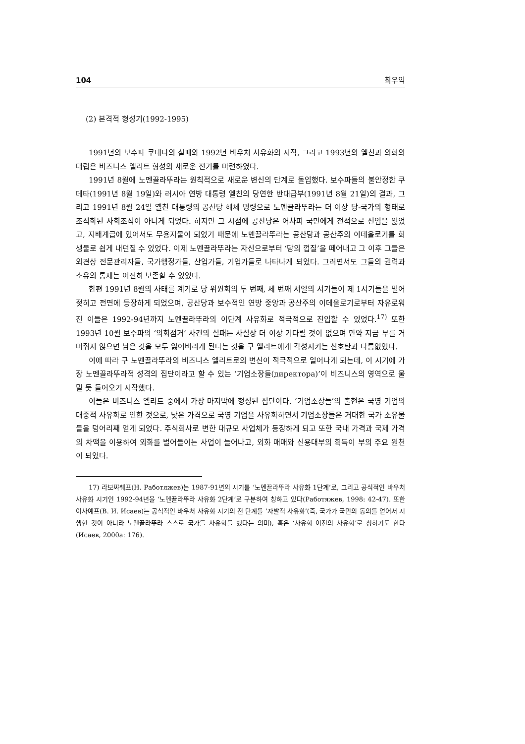104 최우익
(2) 본격적 형성기(1992-1995)
1991년의 보수파 쿠데타의 실패와 1992년 바우처 사유화의 시작, 그리고 1993년의 옐친과 의회의 대립은 비즈니스 엘리트 형성의 새로운 전기를 마련하였다.
1991년 8월에 노멘끌라뚜라는 원칙적으로 새로운 변신의 단계로 돌입했다. 보수파들의 불안정한 쿠데타(1991년 8월 19일)와 러시아 연방 대통령 옐친의 당연한 반대급부(1991년 8월 21일)의 결과, 그리고 1991년 8월 24일 옐친 대통령의 공산당 해체 명령으로 노멘끌라뚜라는 더 이상 당-국가의 형태로 조직화된 사회조직이 아니게 되었다. 하지만 그 시점에 공산당은 어차피 국민에게 전적으로 신임을 잃었고, 지배계급에 있어서도 무용지물이 되었기 때문에 노멘끌라뚜라는 공산당과 공산주의 이데올로기를 희생물로 쉽게 내던질 수 있었다. 이제 노멘끌라뚜라는 자신으로부터 ‘당의 껍질’을 떼어내고 그 이후 그들은 외견상 전문관리자들, 국가행정가들, 산업가들, 기업가들로 나타나게 되었다. 그러면서도 그들의 권력과 소유의 통제는 여전히 보존할 수 있었다.
한편 1991년 8월의 사태를 계기로 당 위원회의 두 번째, 세 번째 서열의 서기들이 제 1서기들을 밀어젖히고 전면에 등장하게 되었으며, 공산당과 보수적인 연방 중앙과 공산주의 이데올로기로부터 자유로워진 이들은 1992-94년까지 노멘끌라뚜라의 이단계 사유화로 적극적으로 진입할 수 있었다.<sup>17)</sup> 또한 1993년 10월 보수파의 ‘의회점거’ 사건의 실패는 사실상 더 이상 기다릴 것이 없으며 만약 지금 부를 거머쥐지 않으면 남은 것을 모두 잃어버리게 된다는 것을 구 엘리트에게 각성시키는 신호탄과 다름없었다.
이에 따라 구 노멘끌라뚜라의 비즈니스 엘리트로의 변신이 적극적으로 일어나게 되는데, 이 시기에 가장 노멘끌라뚜라적 성격의 집단이라고 할 수 있는 ‘기업소장들(директора)’이 비즈니스의 영역으로 물밀 듯 들어오기 시작했다.
이들은 비즈니스 엘리트 중에서 가장 마지막에 형성된 집단이다. ‘기업소장들’의 출현은 국영 기업의 대중적 사유화로 인한 것으로, 낮은 가격으로 국영 기업을 사유화하면서 기업소장들은 거대한 국가 소유물들을 덩어리째 얻게 되었다. 주식회사로 변한 대규모 사업체가 등장하게 되고 또한 국내 가격과 국제 가격의 차액을 이용하여 외화를 벌어들이는 사업이 늘어나고, 외화 매매와 신용대부의 획득이 부의 주요 원천이 되었다.
17) 라보쨔췌프(Н. Работяжев)는 1987-91년의 시기를 ‘노멘끌라뚜라 사유화 1단계’로, 그리고 공식적인 바우처 사유화 시기인 1992-94년을 ‘노멘끌라뚜라 사유화 2단계’로 구분하여 칭하고 있다(Работяжев, 1998: 42-47). 또한 이사예프(В. И. Исаев)는 공식적인 바우처 사유화 시기의 전 단계를 ‘자발적 사유화’(즉, 국가가 국민의 동의를 얻어서 시행한 것이 아니라 노멘끌라뚜라 스스로 국가를 사유화를 했다는 의미), 혹은 ‘사유화 이전의 사유화’로 칭하기도 한다(Исаев, 2000a: 176).